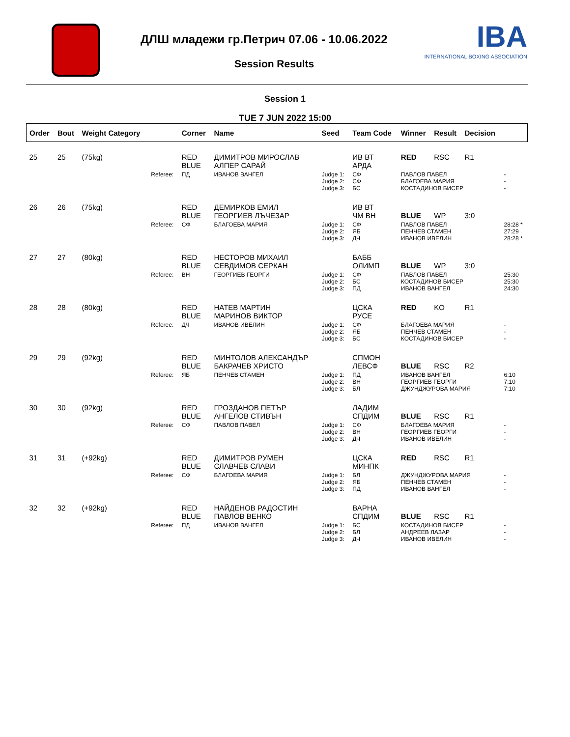ДЛШ младежи гр.Петрич 07.06 - 10.06.2022
IBA
INTERNATIONAL BOXING ASSOCIATION
Session Results
Session 1
TUE 7 JUN 2022 15:00
| Order | Bout | Weight Category | | Corner | Name | Seed | Team Code | Winner | Result | Decision | |
| --- | --- | --- | --- | --- | --- | --- | --- | --- | --- | --- | --- |
| 25 | 25 | (75kg) | | RED BLUE | ДИМИТРОВ МИРОСЛАВ АЛПЕР САРАЙ | | ИВ ВТ АРДА | RED | RSC | R1 | |
| | | | Referee: | ПД | ИВАНОВ ВАНГЕЛ | Judge 1: Judge 2: Judge 3: | СФ СФ БС | ПАВЛОВ ПАВЕЛ БЛАГОЕВА МАРИЯ КОСТАДИНОВ БИСЕР | | | - - - |
| 26 | 26 | (75kg) | | RED BLUE | ДЕМИРКОВ ЕМИЛ ГЕОРГИЕВ ЛЪЧЕЗАР | | ИВ ВТ ЧМ ВН | BLUE | WP | 3:0 | |
| | | | Referee: | СФ | БЛАГОЕВА МАРИЯ | Judge 1: Judge 2: Judge 3: | СФ ЯБ ДЧ | ПАВЛОВ ПАВЕЛ ПЕНЧЕВ СТАМЕН ИВАНОВ ИВЕЛИН | | | 28:28 * 27:29 28:28 * |
| 27 | 27 | (80kg) | | RED BLUE | НЕСТОРОВ МИХАИЛ СЕВДИМОВ СЕРКАН | | БАББ ОЛИМП | BLUE | WP | 3:0 | |
| | | | Referee: | ВН | ГЕОРГИЕВ ГЕОРГИ | Judge 1: Judge 2: Judge 3: | СФ БС ПД | ПАВЛОВ ПАВЕЛ КОСТАДИНОВ БИСЕР ИВАНОВ ВАНГЕЛ | | | 25:30 25:30 24:30 |
| 28 | 28 | (80kg) | | RED BLUE | НАТЕВ МАРТИН МАРИНОВ ВИКТОР | | ЦСКА РУСЕ | RED | KO | R1 | |
| | | | Referee: | ДЧ | ИВАНОВ ИВЕЛИН | Judge 1: Judge 2: Judge 3: | СФ ЯБ БС | БЛАГОЕВА МАРИЯ ПЕНЧЕВ СТАМЕН КОСТАДИНОВ БИСЕР | | | - - - |
| 29 | 29 | (92kg) | | RED BLUE | МИНТОЛОВ АЛЕКСАНДЪР БАКРАЧЕВ ХРИСТО | | СПМОН ЛЕВСФ | BLUE | RSC | R2 | |
| | | | Referee: | ЯБ | ПЕНЧЕВ СТАМЕН | Judge 1: Judge 2: Judge 3: | ПД ВН БЛ | ИВАНОВ ВАНГЕЛ ГЕОРГИЕВ ГЕОРГИ ДЖУНДЖУРОВА МАРИЯ | | | 6:10 7:10 7:10 |
| 30 | 30 | (92kg) | | RED BLUE | ГРОЗДАНОВ ПЕТЪР АНГЕЛОВ СТИВЪН | | ЛАДИМ СПДИМ | BLUE | RSC | R1 | |
| | | | Referee: | СФ | ПАВЛОВ ПАВЕЛ | Judge 1: Judge 2: Judge 3: | СФ ВН ДЧ | БЛАГОЕВА МАРИЯ ГЕОРГИЕВ ГЕОРГИ ИВАНОВ ИВЕЛИН | | | - - - |
| 31 | 31 | (+92kg) | | RED BLUE | ДИМИТРОВ РУМЕН СЛАВЧЕВ СЛАВИ | | ЦСКА МИНПК | RED | RSC | R1 | |
| | | | Referee: | СФ | БЛАГОЕВА МАРИЯ | Judge 1: Judge 2: Judge 3: | БЛ ЯБ ПД | ДЖУНДЖУРОВА МАРИЯ ПЕНЧЕВ СТАМЕН ИВАНОВ ВАНГЕЛ | | | - - - |
| 32 | 32 | (+92kg) | | RED BLUE | НАЙДЕНОВ РАДОСТИН ПАВЛОВ ВЕНКО | | ВАРНА СПДИМ | BLUE | RSC | R1 | |
| | | | Referee: | ПД | ИВАНОВ ВАНГЕЛ | Judge 1: Judge 2: Judge 3: | БС БЛ ДЧ | КОСТАДИНОВ БИСЕР АНДРЕЕВ ЛАЗАР ИВАНОВ ИВЕЛИН | | | - - - |